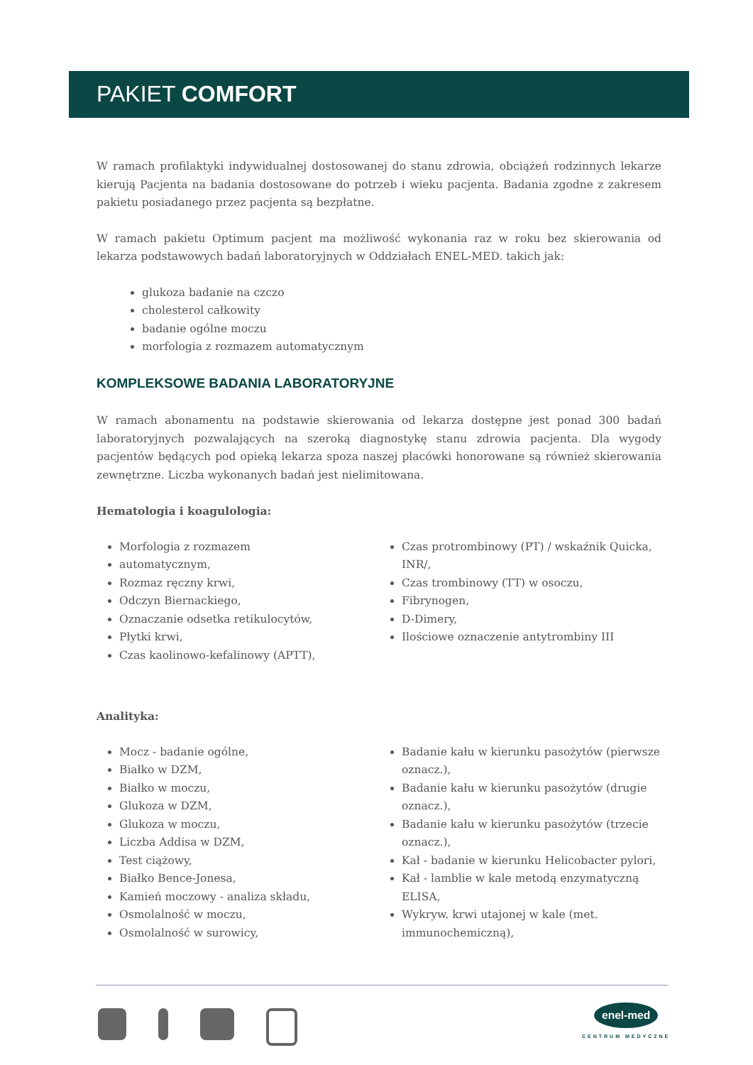PAKIET COMFORT
W ramach profilaktyki indywidualnej dostosowanej do stanu zdrowia, obciążeń rodzinnych lekarze kierują Pacjenta na badania dostosowane do potrzeb i wieku pacjenta. Badania zgodne z zakresem pakietu posiadanego przez pacjenta są bezpłatne.
W ramach pakietu Optimum pacjent ma możliwość wykonania raz w roku bez skierowania od lekarza podstawowych badań laboratoryjnych w Oddziałach ENEL-MED. takich jak:
glukoza badanie na czczo
cholesterol całkowity
badanie ogólne moczu
morfologia z rozmazem automatycznym
KOMPLEKSOWE BADANIA LABORATORYJNE
W ramach abonamentu na podstawie skierowania od lekarza dostępne jest ponad 300 badań laboratoryjnych pozwalających na szeroką diagnostykę stanu zdrowia pacjenta. Dla wygody pacjentów będących pod opieką lekarza spoza naszej placówki honorowane są również skierowania zewnętrzne. Liczba wykonanych badań jest nielimitowana.
Hematologia i koagulologia:
Morfologia z rozmazem
automatycznym,
Rozmaz ręczny krwi,
Odczyn Biernackiego,
Oznaczanie odsetka retikulocytów,
Płytki krwi,
Czas kaolinowo-kefalinowy (APTT),
Czas protrombinowy (PT) / wskaźnik Quicka, INR/,
Czas trombinowy (TT) w osoczu,
Fibrynogen,
D-Dimery,
Ilościowe oznaczenie antytrombiny III
Analityka:
Mocz - badanie ogólne,
Białko w DZM,
Białko w moczu,
Glukoza w DZM,
Glukoza w moczu,
Liczba Addisa w DZM,
Test ciążowy,
Białko Bence-Jonesa,
Kamień moczowy - analiza składu,
Osmolalność w moczu,
Osmolalność w surowicy,
Badanie kału w kierunku pasożytów (pierwsze oznacz.),
Badanie kału w kierunku pasożytów (drugie oznacz.),
Badanie kału w kierunku pasożytów (trzecie oznacz.),
Kał - badanie w kierunku Helicobacter pylori,
Kał - lamblie w kale metodą enzymatyczną ELISA,
Wykryw. krwi utajonej w kale (met. immunochemiczną),
enel-med
CENTRUM MEDYCZNE